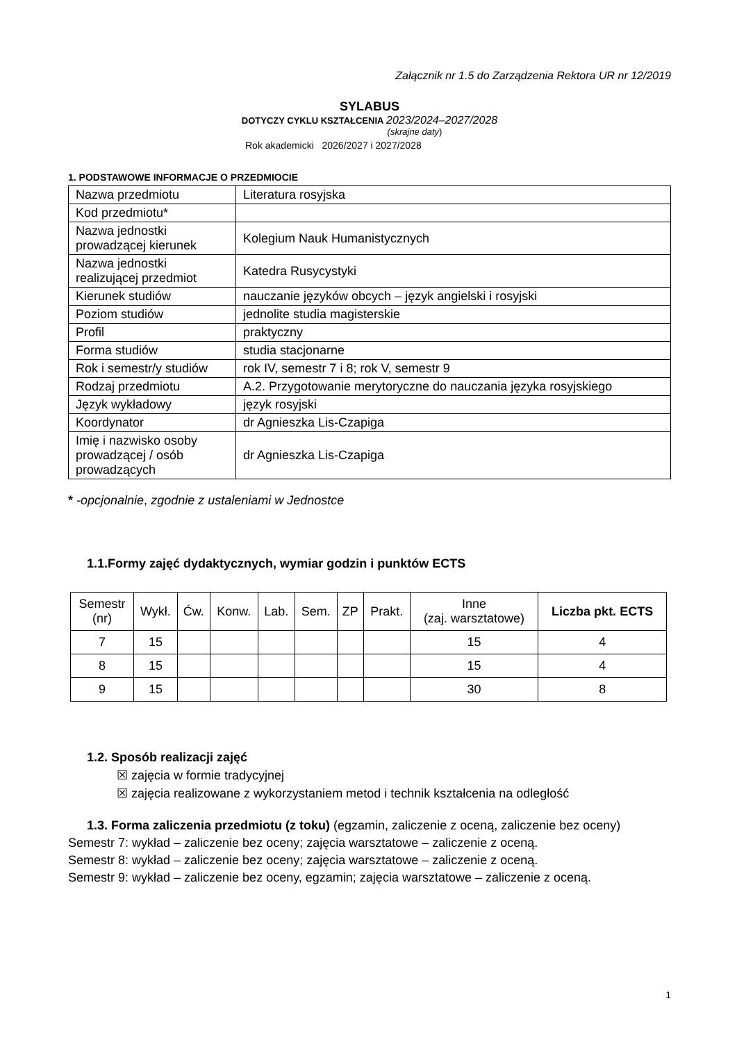Załącznik nr 1.5 do Zarządzenia Rektora UR nr 12/2019
SYLABUS
DOTYCZY CYKLU KSZTAŁCENIA 2023/2024–2027/2028
(skrajne daty)
Rok akademicki 2026/2027 i 2027/2028
1. PODSTAWOWE INFORMACJE O PRZEDMIOCIE
| Nazwa przedmiotu | Literatura rosyjska |
| Kod przedmiotu* | |
| Nazwa jednostki prowadzącej kierunek | Kolegium Nauk Humanistycznych |
| Nazwa jednostki realizującej przedmiot | Katedra Rusycystyki |
| Kierunek studiów | nauczanie języków obcych – język angielski i rosyjski |
| Poziom studiów | jednolite studia magisterskie |
| Profil | praktyczny |
| Forma studiów | studia stacjonarne |
| Rok i semestr/y studiów | rok IV, semestr 7 i 8; rok V, semestr 9 |
| Rodzaj przedmiotu | A.2. Przygotowanie merytoryczne do nauczania języka rosyjskiego |
| Język wykładowy | język rosyjski |
| Koordynator | dr Agnieszka Lis-Czapiga |
| Imię i nazwisko osoby prowadzącej / osób prowadzących | dr Agnieszka Lis-Czapiga |
* -opcjonalnie, zgodnie z ustaleniami w Jednostce
1.1.Formy zajęć dydaktycznych, wymiar godzin i punktów ECTS
| Semestr (nr) | Wykł. | Ćw. | Konw. | Lab. | Sem. | ZP | Prakt. | Inne (zaj. warsztatowe) | Liczba pkt. ECTS |
| --- | --- | --- | --- | --- | --- | --- | --- | --- | --- |
| 7 | 15 | | | | | | | 15 | 4 |
| 8 | 15 | | | | | | | 15 | 4 |
| 9 | 15 | | | | | | | 30 | 8 |
1.2. Sposób realizacji zajęć
☒ zajęcia w formie tradycyjnej
☒ zajęcia realizowane z wykorzystaniem metod i technik kształcenia na odległość
1.3. Forma zaliczenia przedmiotu (z toku) (egzamin, zaliczenie z oceną, zaliczenie bez oceny)
Semestr 7: wykład – zaliczenie bez oceny; zajęcia warsztatowe – zaliczenie z oceną.
Semestr 8: wykład – zaliczenie bez oceny; zajęcia warsztatowe – zaliczenie z oceną.
Semestr 9: wykład – zaliczenie bez oceny, egzamin; zajęcia warsztatowe – zaliczenie z oceną.
1